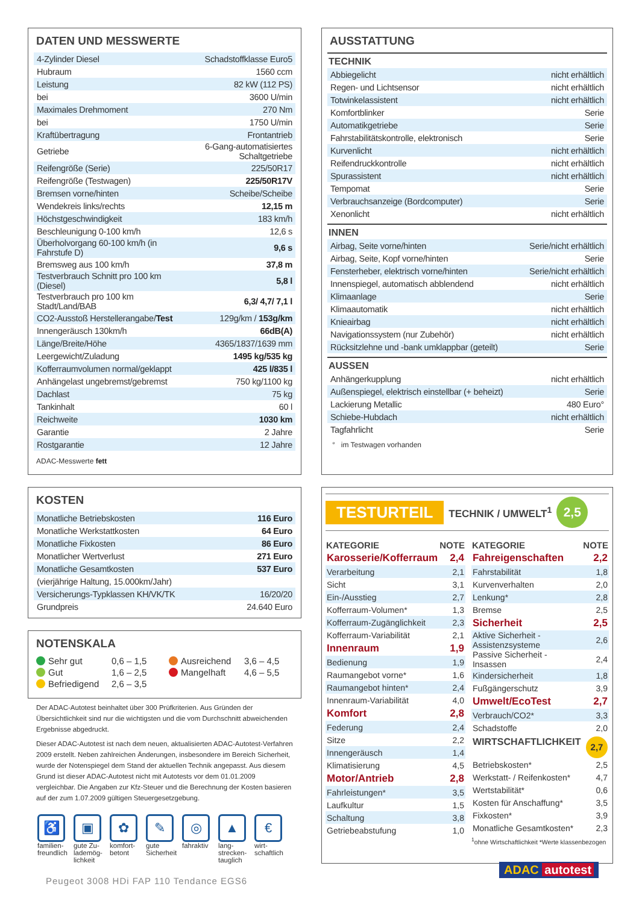DATEN UND MESSWERTE
| 4-Zylinder Diesel | Schadstoffklasse Euro5 |
| Hubraum | 1560 ccm |
| Leistung | 82 kW (112 PS) |
| bei | 3600 U/min |
| Maximales Drehmoment | 270 Nm |
| bei | 1750 U/min |
| Kraftübertragung | Frontantrieb |
| Getriebe | 6-Gang-automatisiertes Schaltgetriebe |
| Reifengröße (Serie) | 225/50R17 |
| Reifengröße (Testwagen) | 225/50R17V |
| Bremsen vorne/hinten | Scheibe/Scheibe |
| Wendekreis links/rechts | 12,15 m |
| Höchstgeschwindigkeit | 183 km/h |
| Beschleunigung 0-100 km/h | 12,6 s |
| Überholvorgang 60-100 km/h (in Fahrstufe D) | 9,6 s |
| Bremsweg aus 100 km/h | 37,8 m |
| Testverbrauch Schnitt pro 100 km (Diesel) | 5,8 l |
| Testverbrauch pro 100 km Stadt/Land/BAB | 6,3/ 4,7/ 7,1 l |
| CO2-Ausstoß Herstellerangabe/ Test | 129g/km / 153g/km |
| Innengeräusch 130km/h | 66dB(A) |
| Länge/Breite/Höhe | 4365/1837/1639 mm |
| Leergewicht/Zuladung | 1495 kg/535 kg |
| Kofferraumvolumen normal/geklappt | 425 l/835 l |
| Anhängelast ungebremst/gebremst | 750 kg/1100 kg |
| Dachlast | 75 kg |
| Tankinhalt | 60 l |
| Reichweite | 1030 km |
| Garantie | 2 Jahre |
| Rostgarantie | 12 Jahre |
ADAC-Messwerte fett
KOSTEN
| Monatliche Betriebskosten | 116 Euro |
| Monatliche Werkstattkosten | 64 Euro |
| Monatliche Fixkosten | 86 Euro |
| Monatlicher Wertverlust | 271 Euro |
| Monatliche Gesamtkosten | 537 Euro |
| (vierjährige Haltung, 15.000km/Jahr) | |
| Versicherungs-Typklassen KH/VK/TK | 16/20/20 |
| Grundpreis | 24.640 Euro |
NOTENSKALA
Sehr gut 0,6 – 1,5 Ausreichend 3,6 – 4,5 Gut 1,6 – 2,5 Mangelhaft 4,6 – 5,5 Befriedigend 2,6 – 3,5
Der ADAC-Autotest beinhaltet über 300 Prüfkriterien. Aus Gründen der Übersichtlichkeit sind nur die wichtigsten und die vom Durchschnitt abweichenden Ergebnisse abgedruckt.
Dieser ADAC-Autotest ist nach dem neuen, aktualisierten ADAC-Autotest-Verfahren 2009 erstellt. Neben zahlreichen Änderungen, insbesondere im Bereich Sicherheit, wurde der Notenspiegel dem Stand der aktuellen Technik angepasst. Aus diesem Grund ist dieser ADAC-Autotest nicht mit Autotests vor dem 01.01.2009 vergleichbar. Die Angaben zur Kfz-Steuer und die Berechnung der Kosten basieren auf der zum 1.07.2009 gültigen Steuergesetzgebung.
♿
familien-freundlich
▣
gute Zu-lademög-lichkeit
✿
komfort-betont
✎
gute Sicherheit
◎
fahraktiv
▲
lang-strecken-tauglich
€
wirt-schaftlich
Peugeot 3008 HDi FAP 110 Tendance EGS6
AUSSTATTUNG
TECHNIK
| Abbiegelicht | nicht erhältlich |
| Regen- und Lichtsensor | nicht erhältlich |
| Totwinkelassistent | nicht erhältlich |
| Komfortblinker | Serie |
| Automatikgetriebe | Serie |
| Fahrstabilitätskontrolle, elektronisch | Serie |
| Kurvenlicht | nicht erhältlich |
| Reifendruckkontrolle | nicht erhältlich |
| Spurassistent | nicht erhältlich |
| Tempomat | Serie |
| Verbrauchsanzeige (Bordcomputer) | Serie |
| Xenonlicht | nicht erhältlich |
INNEN
| Airbag, Seite vorne/hinten | Serie/nicht erhältlich |
| Airbag, Seite, Kopf vorne/hinten | Serie |
| Fensterheber, elektrisch vorne/hinten | Serie/nicht erhältlich |
| Innenspiegel, automatisch abblendend | nicht erhältlich |
| Klimaanlage | Serie |
| Klimaautomatik | nicht erhältlich |
| Knieairbag | nicht erhältlich |
| Navigationssystem (nur Zubehör) | nicht erhältlich |
| Rücksitzlehne und -bank umklappbar (geteilt) | Serie |
AUSSEN
| Anhängerkupplung | nicht erhältlich |
| Außenspiegel, elektrisch einstellbar (+ beheizt) | Serie |
| Lackierung Metallic | 480 Euro° |
| Schiebe-Hubdach | nicht erhältlich |
| Tagfahrlicht | Serie |
° im Testwagen vorhanden
TESTURTEIL TECHNIK / UMWELT<sup>1</sup> 2,5
| KATEGORIE | NOTE |
| --- | --- |
| Karosserie/Kofferraum | 2,4 |
| Verarbeitung | 2,1 |
| Sicht | 3,1 |
| Ein-/Ausstieg | 2,7 |
| Kofferraum-Volumen* | 1,3 |
| Kofferraum-Zugänglichkeit | 2,3 |
| Kofferraum-Variabilität | 2,1 |
| Innenraum | 1,9 |
| Bedienung | 1,9 |
| Raumangebot vorne* | 1,6 |
| Raumangebot hinten* | 2,4 |
| Innenraum-Variabilität | 4,0 |
| Komfort | 2,8 |
| Federung | 2,4 |
| Sitze | 2,2 |
| Innengeräusch | 1,4 |
| Klimatisierung | 4,5 |
| Motor/Antrieb | 2,8 |
| Fahrleistungen* | 3,5 |
| Laufkultur | 1,5 |
| Schaltung | 3,8 |
| Getriebeabstufung | 1,0 |
| KATEGORIE | NOTE |
| --- | --- |
| Fahreigenschaften | 2,2 |
| Fahrstabilität | 1,8 |
| Kurvenverhalten | 2,0 |
| Lenkung* | 2,8 |
| Bremse | 2,5 |
| Sicherheit | 2,5 |
| Aktive Sicherheit - Assistenzsysteme | 2,6 |
| Passive Sicherheit - Insassen | 2,4 |
| Kindersicherheit | 1,8 |
| Fußgängerschutz | 3,9 |
| Umwelt/EcoTest | 2,7 |
| Verbrauch/CO2* | 3,3 |
| Schadstoffe | 2,0 |
| WIRTSCHAFTLICHKEIT 2,7 | |
| Betriebskosten* | 2,5 |
| Werkstatt- / Reifenkosten* | 4,7 |
| Wertstabilität* | 0,6 |
| Kosten für Anschaffung* | 3,5 |
| Fixkosten* | 3,9 |
| Monatliche Gesamtkosten* | 2,3 |
<sup>1</sup> ohne Wirtschaftlichkeit *Werte klassenbezogen
ADAC autotest